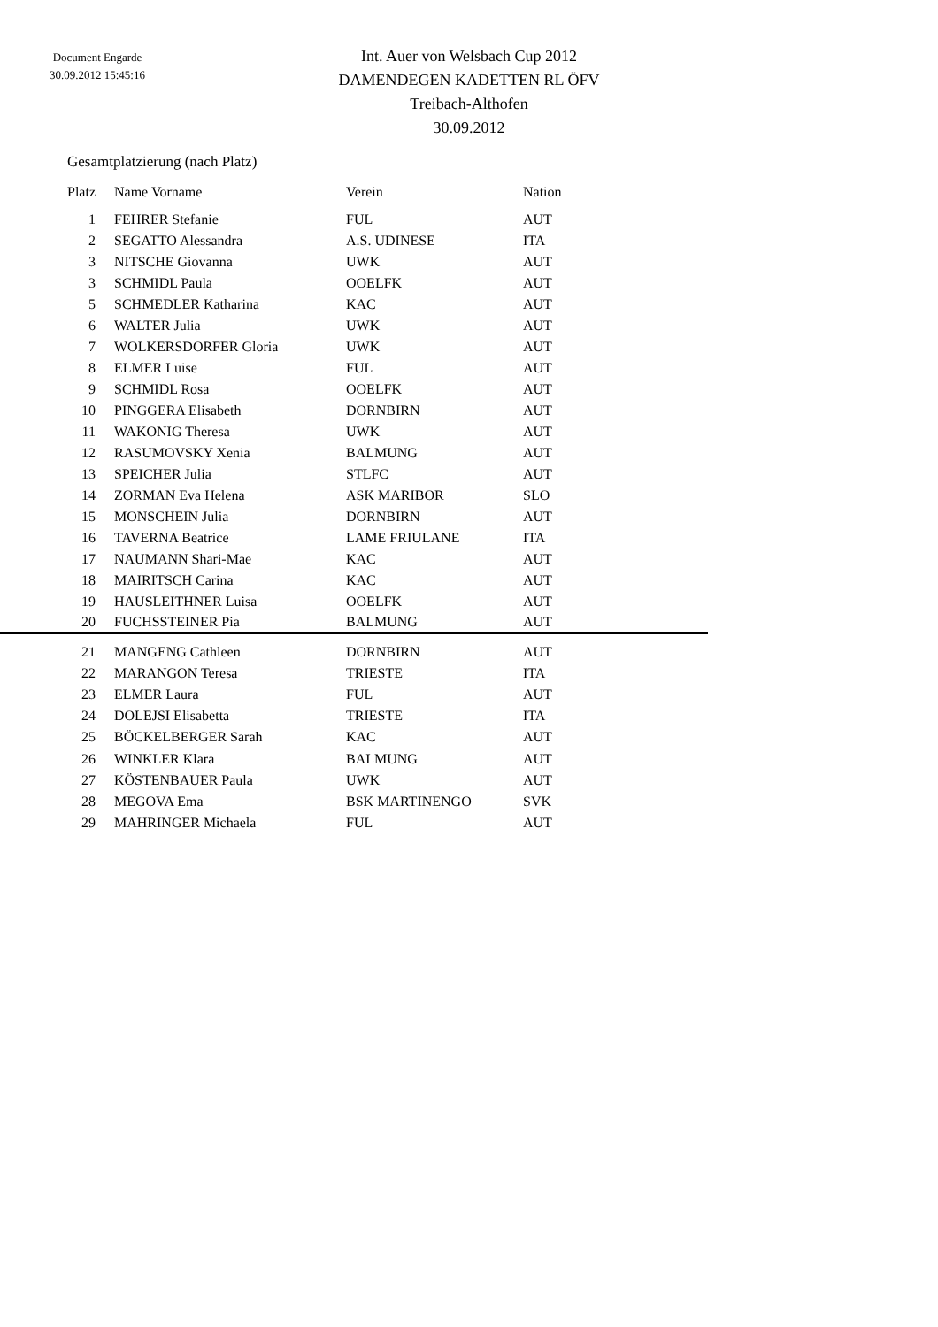Document Engarde
30.09.2012 15:45:16
Int. Auer von Welsbach Cup 2012
DAMENDEGEN KADETTEN RL ÖFV
Treibach-Althofen
30.09.2012
Gesamtplatzierung (nach Platz)
| Platz | Name Vorname | Verein | Nation |
| --- | --- | --- | --- |
| 1 | FEHRER Stefanie | FUL | AUT |
| 2 | SEGATTO Alessandra | A.S. UDINESE | ITA |
| 3 | NITSCHE Giovanna | UWK | AUT |
| 3 | SCHMIDL Paula | OOELFK | AUT |
| 5 | SCHMEDLER Katharina | KAC | AUT |
| 6 | WALTER Julia | UWK | AUT |
| 7 | WOLKERSDORFER Gloria | UWK | AUT |
| 8 | ELMER Luise | FUL | AUT |
| 9 | SCHMIDL Rosa | OOELFK | AUT |
| 10 | PINGGERA Elisabeth | DORNBIRN | AUT |
| 11 | WAKONIG Theresa | UWK | AUT |
| 12 | RASUMOVSKY Xenia | BALMUNG | AUT |
| 13 | SPEICHER Julia | STLFC | AUT |
| 14 | ZORMAN Eva Helena | ASK MARIBOR | SLO |
| 15 | MONSCHEIN Julia | DORNBIRN | AUT |
| 16 | TAVERNA Beatrice | LAME FRIULANE | ITA |
| 17 | NAUMANN Shari-Mae | KAC | AUT |
| 18 | MAIRITSCH Carina | KAC | AUT |
| 19 | HAUSLEITHNER Luisa | OOELFK | AUT |
| 20 | FUCHSSTEINER Pia | BALMUNG | AUT |
| 21 | MANGENG Cathleen | DORNBIRN | AUT |
| 22 | MARANGON Teresa | TRIESTE | ITA |
| 23 | ELMER Laura | FUL | AUT |
| 24 | DOLEJSI Elisabetta | TRIESTE | ITA |
| 25 | BÖCKELBERGER Sarah | KAC | AUT |
| 26 | WINKLER Klara | BALMUNG | AUT |
| 27 | KÖSTENBAUER Paula | UWK | AUT |
| 28 | MEGOVA Ema | BSK MARTINENGO | SVK |
| 29 | MAHRINGER Michaela | FUL | AUT |